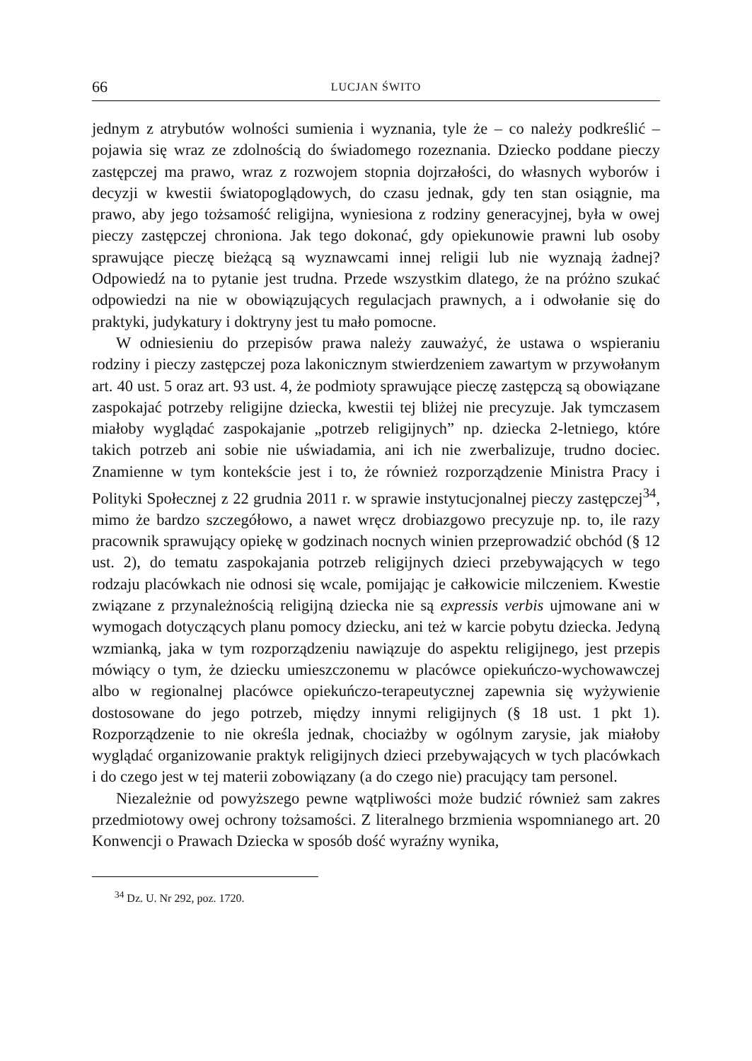66 LUCJAN ŚWITO
jednym z atrybutów wolności sumienia i wyznania, tyle że – co należy podkreślić – pojawia się wraz ze zdolnością do świadomego rozeznania. Dziecko poddane pieczy zastępczej ma prawo, wraz z rozwojem stopnia dojrzałości, do własnych wyborów i decyzji w kwestii światopoglądowych, do czasu jednak, gdy ten stan osiągnie, ma prawo, aby jego tożsamość religijna, wyniesiona z rodziny generacyjnej, była w owej pieczy zastępczej chroniona. Jak tego dokonać, gdy opiekunowie prawni lub osoby sprawujące pieczę bieżącą są wyznawcami innej religii lub nie wyznają żadnej? Odpowiedź na to pytanie jest trudna. Przede wszystkim dlatego, że na próżno szukać odpowiedzi na nie w obowiązujących regulacjach prawnych, a i odwołanie się do praktyki, judykatury i doktryny jest tu mało pomocne.
W odniesieniu do przepisów prawa należy zauważyć, że ustawa o wspieraniu rodziny i pieczy zastępczej poza lakonicznym stwierdzeniem zawartym w przywołanym art. 40 ust. 5 oraz art. 93 ust. 4, że podmioty sprawujące pieczę zastępczą są obowiązane zaspokajać potrzeby religijne dziecka, kwestii tej bliżej nie precyzuje. Jak tymczasem miałoby wyglądać zaspokajanie „potrzeb religijnych” np. dziecka 2-letniego, które takich potrzeb ani sobie nie uświadamia, ani ich nie zwerbalizuje, trudno dociec. Znamienne w tym kontekście jest i to, że również rozporządzenie Ministra Pracy i Polityki Społecznej z 22 grudnia 2011 r. w sprawie instytucjonalnej pieczy zastępczej<sup>34</sup>, mimo że bardzo szczegółowo, a nawet wręcz drobiazgowo precyzuje np. to, ile razy pracownik sprawujący opiekę w godzinach nocnych winien przeprowadzić obchód (§ 12 ust. 2), do tematu zaspokajania potrzeb religijnych dzieci przebywających w tego rodzaju placówkach nie odnosi się wcale, pomijając je całkowicie milczeniem. Kwestie związane z przynależnością religijną dziecka nie są expressis verbis ujmowane ani w wymogach dotyczących planu pomocy dziecku, ani też w karcie pobytu dziecka. Jedyną wzmianką, jaka w tym rozporządzeniu nawiązuje do aspektu religijnego, jest przepis mówiący o tym, że dziecku umieszczonemu w placówce opiekuńczo-wychowawczej albo w regionalnej placówce opiekuńczo-terapeutycznej zapewnia się wyżywienie dostosowane do jego potrzeb, między innymi religijnych (§ 18 ust. 1 pkt 1). Rozporządzenie to nie określa jednak, chociażby w ogólnym zarysie, jak miałoby wyglądać organizowanie praktyk religijnych dzieci przebywających w tych placówkach i do czego jest w tej materii zobowiązany (a do czego nie) pracujący tam personel.
Niezależnie od powyższego pewne wątpliwości może budzić również sam zakres przedmiotowy owej ochrony tożsamości. Z literalnego brzmienia wspomnianego art. 20 Konwencji o Prawach Dziecka w sposób dość wyraźny wynika,
<sup>34</sup> Dz. U. Nr 292, poz. 1720.